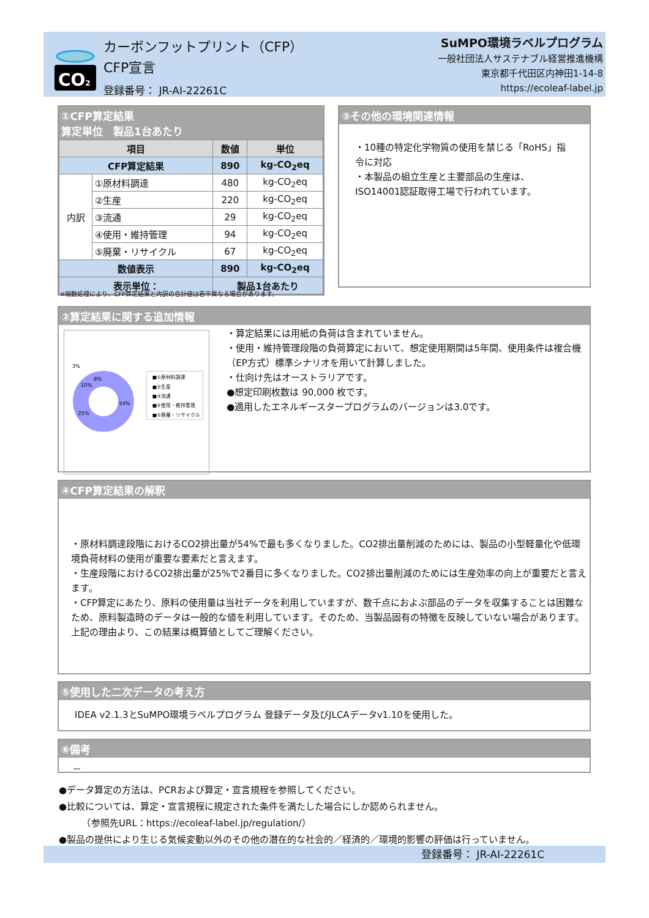CO2
カーボンフットプリント（CFP）
CFP宣言
登録番号： JR-AI-22261C
SuMPO環境ラベルプログラム
一般社団法人サステナブル経営推進機構
東京都千代田区内神田1-14-8
https://ecoleaf-label.jp
①CFP算定結果
算定単位　製品1台あたり
| 項目 | | 数値 | 単位 |
| --- | --- | --- | --- |
| CFP算定結果 | | 890 | kg-CO<sub>2</sub>eq |
| 内訳 | ①原材料調達 | 480 | kg-CO<sub>2</sub>eq |
| | ②生産 | 220 | kg-CO<sub>2</sub>eq |
| | ③流通 | 29 | kg-CO<sub>2</sub>eq |
| | ④使用・維持管理 | 94 | kg-CO<sub>2</sub>eq |
| | ⑤廃棄・リサイクル | 67 | kg-CO<sub>2</sub>eq |
| 数値表示 | | 890 | kg-CO<sub>2</sub>eq |
| 表示単位： | | 製品1台あたり | |
※端数処理により、CFP算定結果と内訳の合計値は若干異なる場合があります。
③その他の環境関連情報
・10種の特定化学物質の使用を禁じる「RoHS」指令に対応
・本製品の組立生産と主要部品の生産は、ISO14001認証取得工場で行われています。
②算定結果に関する追加情報
3%
8%
10%
54%
25%
■①原材料調達
■②生産
■③流通
■④使用・維持管理
■⑤廃棄・リサイクル
・算定結果には用紙の負荷は含まれていません。
・使用・維持管理段階の負荷算定において、想定使用期間は5年間、使用条件は複合機（EP方式）標準シナリオを用いて計算しました。
・仕向け先はオーストラリアです。
●想定印刷枚数は 90,000 枚です。
●適用したエネルギースタープログラムのバージョンは3.0です。
④CFP算定結果の解釈
・原材料調達段階におけるCO2排出量が54%で最も多くなりました。CO2排出量削減のためには、製品の小型軽量化や低環境負荷材料の使用が重要な要素だと言えます。
・生産段階におけるCO2排出量が25%で2番目に多くなりました。CO2排出量削減のためには生産効率の向上が重要だと言えます。
・CFP算定にあたり、原料の使用量は当社データを利用していますが、数千点におよぶ部品のデータを収集することは困難なため、原料製造時のデータは一般的な値を利用しています。そのため、当製品固有の特徴を反映していない場合があります。
上記の理由より、この結果は概算値としてご理解ください。
⑤使用した二次データの考え方
IDEA v2.1.3とSuMPO環境ラベルプログラム 登録データ及びJLCAデータv1.10を使用した。
⑥備考
－
●データ算定の方法は、PCRおよび算定・宣言規程を参照してください。
●比較については、算定・宣言規程に規定された条件を満たした場合にしか認められません。
　　　（参照先URL：https://ecoleaf-label.jp/regulation/）
●製品の提供により生じる気候変動以外のその他の潜在的な社会的／経済的／環境的影響の評価は行っていません。
登録番号： JR-AI-22261C